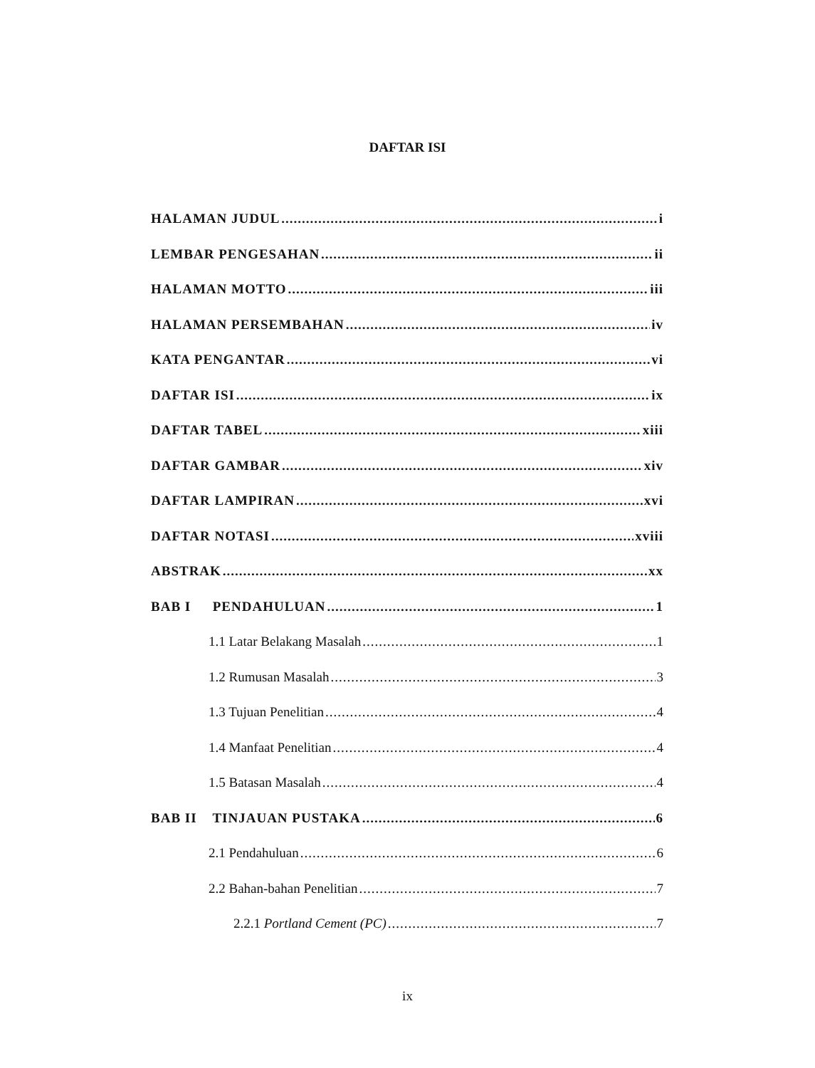DAFTAR ISI
HALAMAN JUDUL i
LEMBAR PENGESAHAN ii
HALAMAN MOTTO iii
HALAMAN PERSEMBAHAN iv
KATA PENGANTAR vi
DAFTAR ISI ix
DAFTAR TABEL xiii
DAFTAR GAMBAR xiv
DAFTAR LAMPIRAN xvi
DAFTAR NOTASI xviii
ABSTRAK xx
BAB I PENDAHULUAN 1
1.1 Latar Belakang Masalah 1
1.2 Rumusan Masalah 3
1.3 Tujuan Penelitian 4
1.4 Manfaat Penelitian 4
1.5 Batasan Masalah 4
BAB II TINJAUAN PUSTAKA 6
2.1 Pendahuluan 6
2.2 Bahan-bahan Penelitian 7
2.2.1 Portland Cement (PC) 7
ix